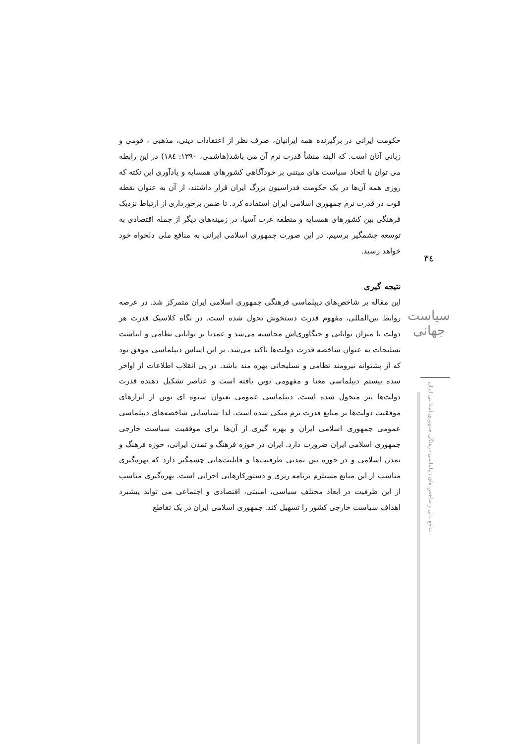حکومت ایرانی در برگیرنده همه ایرانیان، صرف نظر از اعتقادات دینی، مذهبی ، قومی و زبانی آنان است. که البته منشأ قدرت نرم آن می باشد(هاشمی، ۱۳۹۰: ۱۸٤) در این رابطه می توان با اتخاذ سیاست های مبتنی بر خودآگاهی کشورهای همسایه و یادآوری این نکته که روزی همه آن‌ها در یک حکومت فدراسیون بزرگ ایران قرار داشتند، از آن به عنوان نقطه قوت در قدرت نرم جمهوری اسلامی ایران استفاده کرد. تا ضمن برخورداری از ارتباط نزدیک فرهنگی بین کشورهای همسایه و منطقه غرب آسیا، در زمینه‌های دیگر از جمله اقتصادی به توسعه چشمگیر برسیم. در این صورت جمهوری اسلامی ایرانی به منافع ملی دلخواه خود خواهد رسید.
نتیجه گیری
این مقاله بر شاخص‌های دیپلماسی فرهنگی جمهوری اسلامی ایران متمرکز شد. در عرصه روابط بین‌المللی، مفهوم قدرت دستخوش تحول شده است. در نگاه کلاسیک قدرت هر دولت با میزان توانایی و جنگاوری‌اش محاسبه می‌شد و عمدتا بر توانایی نظامی و انباشت تسلیحات به عنوان شاخصه قدرت دولت‌ها تاکید می‌شد. بر این اساس دیپلماسی موفق بود که از پشتوانه نیرومند نظامی و تسلیحاتی بهره مند باشد. در پی انقلاب اطلاعات از اواخر سده بیستم دیپلماسی معنا و مفهومی نوین یافته است و عناصر تشکیل دهنده قدرت دولت‌ها نیز متحول شده است. دیپلماسی عمومی بعنوان شیوه ای نوین از ابزارهای موفقیت دولت‌ها بر منابع قدرت نرم متکی شده است. لذا شناسایی شاخصه‌های دیپلماسی عمومی جمهوری اسلامی ایران و بهره گیری از آن‌ها برای موفقیت سیاست خارجی جمهوری اسلامی ایران ضرورت دارد. ایران در حوزه فرهنگ و تمدن ایرانی، حوزه فرهنگ و تمدن اسلامی و در حوزه بین تمدنی ظرفیت‌ها و قابلیت‌هایی چشمگیر دارد که بهره‌گیری مناسب از این منابع مستلزم برنامه ریزی و دستورکارهایی اجرایی است. بهره‌گیری مناسب از این ظرفیت در ابعاد مختلف سیاسی، امنیتی، اقتصادی و اجتماعی می تواند پیشبرد اهداف سیاست خارجی کشور را تسهیل کند. جمهوری اسلامی ایران در یک تقاطع
٣٤
سیاست جهانی
منافع ملی و شاخص های دیپلماسی فرهنگی جمهوری اسلامی ایران